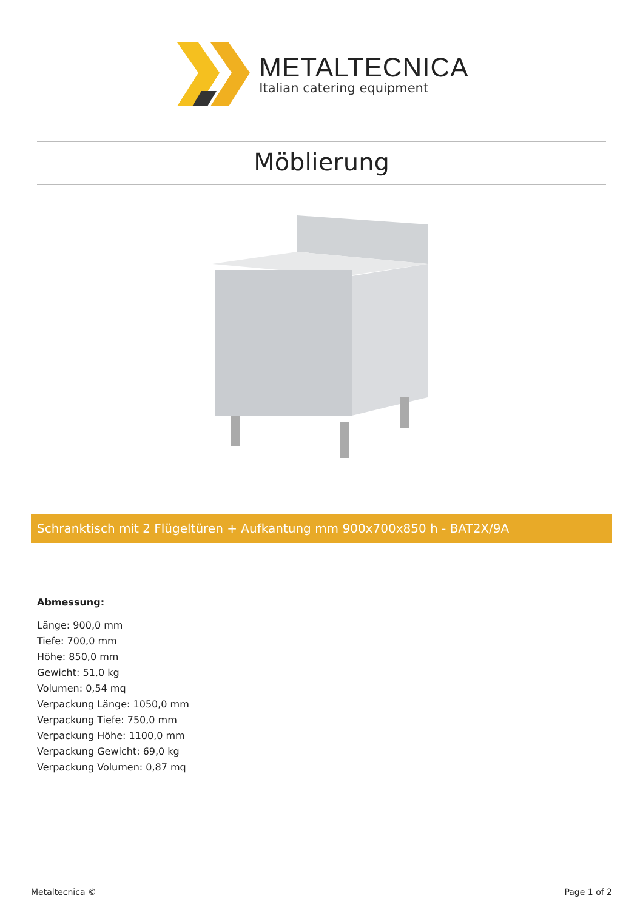METALTECNICA
Italian catering equipment
Möblierung
Schranktisch mit 2 Flügeltüren + Aufkantung mm 900x700x850 h - BAT2X/9A
Abmessung:
Länge: 900,0 mm
Tiefe: 700,0 mm
Höhe: 850,0 mm
Gewicht: 51,0 kg
Volumen: 0,54 mq
Verpackung Länge: 1050,0 mm
Verpackung Tiefe: 750,0 mm
Verpackung Höhe: 1100,0 mm
Verpackung Gewicht: 69,0 kg
Verpackung Volumen: 0,87 mq
Metaltecnica © Page 1 of 2